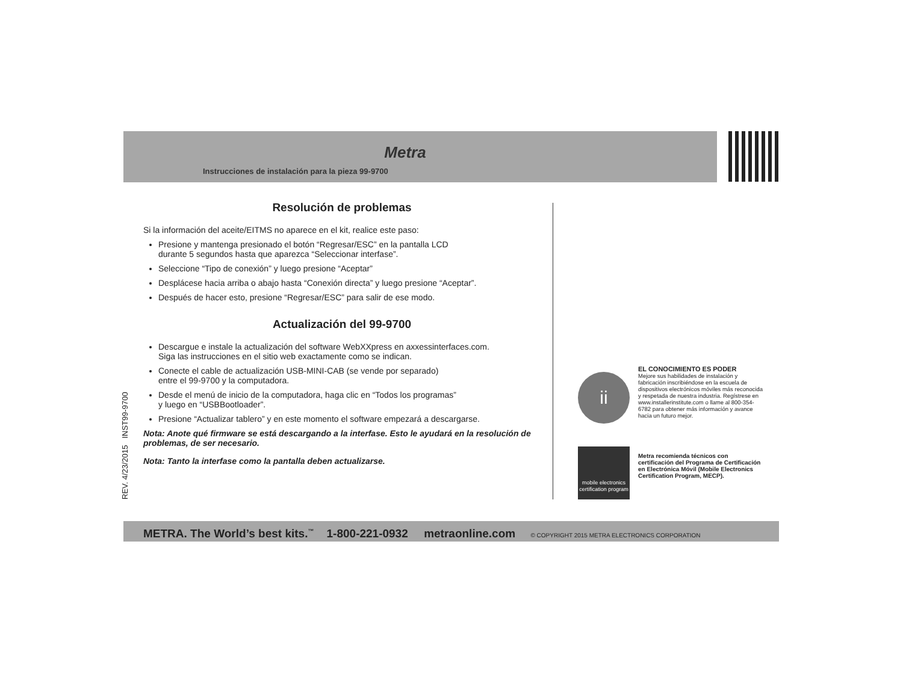Metra
Instrucciones de instalación para la pieza 99-9700
Resolución de problemas
Si la información del aceite/EITMS no aparece en el kit, realice este paso:
Presione y mantenga presionado el botón “Regresar/ESC” en la pantalla LCD
durante 5 segundos hasta que aparezca “Seleccionar interfase”.
Seleccione “Tipo de conexión” y luego presione “Aceptar”
Desplácese hacia arriba o abajo hasta “Conexión directa” y luego presione “Aceptar”.
Después de hacer esto, presione “Regresar/ESC” para salir de ese modo.
Actualización del 99-9700
Descargue e instale la actualización del software WebXXpress en axxessinterfaces.com.
Siga las instrucciones en el sitio web exactamente como se indican.
Conecte el cable de actualización USB-MINI-CAB (se vende por separado)
entre el 99-9700 y la computadora.
Desde el menú de inicio de la computadora, haga clic en “Todos los programas”
y luego en “USBBootloader”.
Presione “Actualizar tablero” y en este momento el software empezará a descargarse.
Nota: Anote qué firmware se está descargando a la interfase. Esto le ayudará en la resolución de problemas, de ser necesario.
Nota: Tanto la interfase como la pantalla deben actualizarse.
REV. 4/23/2015 INST99-9700
ii
EL CONOCIMIENTO ES PODER
Mejore sus habilidades de instalación y fabricación inscribiéndose en la escuela de dispositivos electrónicos móviles más reconocida y respetada de nuestra industria. Regístrese en www.installerinstitute.com o llame al 800-354-6782 para obtener más información y avance hacia un futuro mejor.
mobile electronics certification program
Metra recomienda técnicos con certificación del Programa de Certificación en Electrónica Móvil (Mobile Electronics Certification Program, MECP).
METRA. The World’s best kits.<sup>™</sup> 1-800-221-0932 metraonline.com © COPYRIGHT 2015 METRA ELECTRONICS CORPORATION